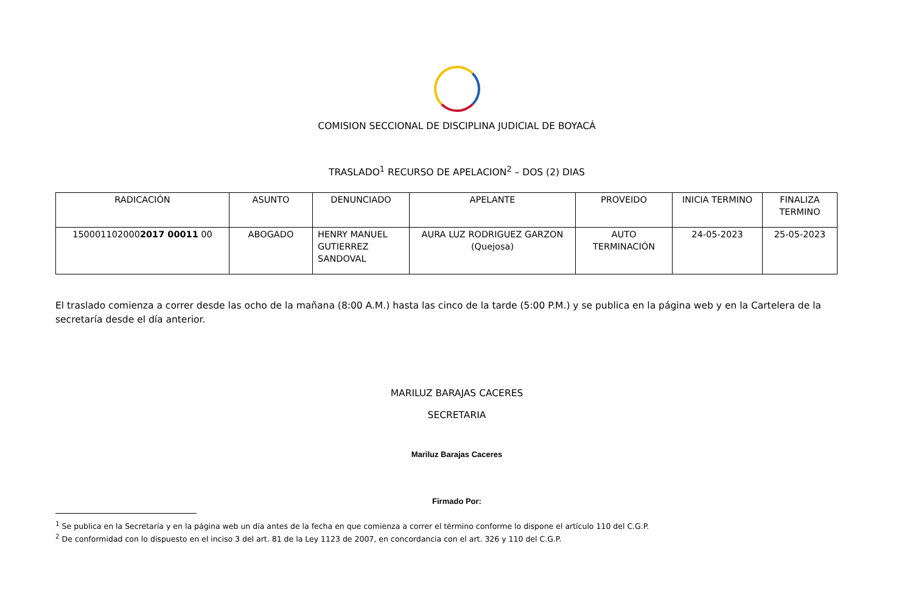COMISION SECCIONAL DE DISCIPLINA JUDICIAL DE BOYACÁ
TRASLADO<sup>1</sup> RECURSO DE APELACION<sup>2</sup> – DOS (2) DIAS
| RADICACIÓN | ASUNTO | DENUNCIADO | APELANTE | PROVEIDO | INICIA TERMINO | FINALIZA TERMINO |
| --- | --- | --- | --- | --- | --- | --- |
| 150001102000 2017 00011 00 | ABOGADO | HENRY MANUEL GUTIERREZ SANDOVAL | AURA LUZ RODRIGUEZ GARZON (Quejosa) | AUTO TERMINACIÓN | 24-05-2023 | 25-05-2023 |
El traslado comienza a correr desde las ocho de la mañana (8:00 A.M.) hasta las cinco de la tarde (5:00 P.M.) y se publica en la página web y en la Cartelera de la secretaría desde el día anterior.
MARILUZ BARAJAS CACERES
SECRETARIA
Mariluz Barajas Caceres
Firmado Por:
<sup>1</sup> Se publica en la Secretaría y en la página web un día antes de la fecha en que comienza a correr el término conforme lo dispone el artículo 110 del C.G.P.
<sup>2</sup> De conformidad con lo dispuesto en el inciso 3 del art. 81 de la Ley 1123 de 2007, en concordancia con el art. 326 y 110 del C.G.P.